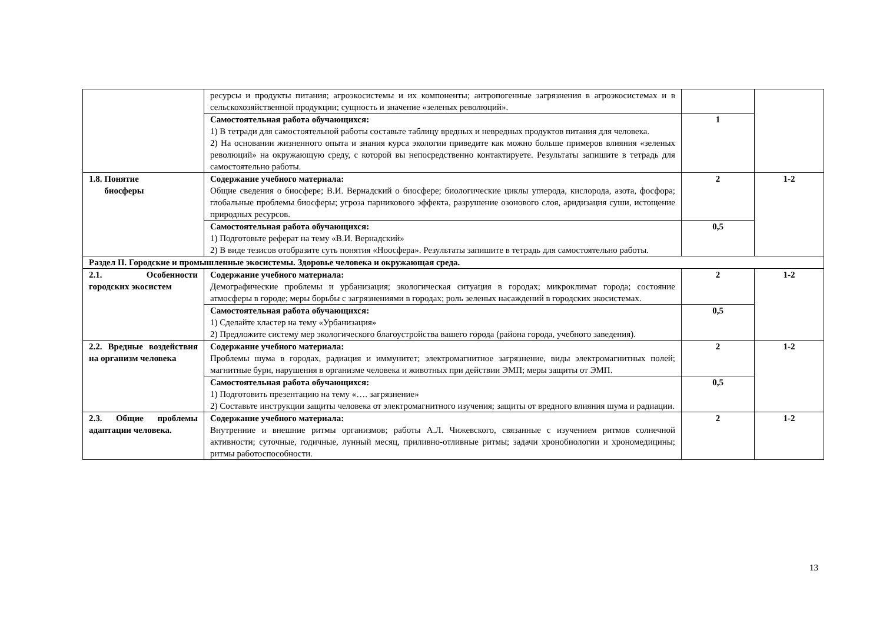| | ресурсы и продукты питания; агроэкосистемы и их компоненты; антропогенные загрязнения в агроэкосистемах и в сельскохозяйственной продукции; сущность и значение «зеленых революций». | | |
| | Самостоятельная работа обучающихся: 1) В тетради для самостоятельной работы составьте таблицу вредных и невредных продуктов питания для человека. 2) На основании жизненного опыта и знания курса экологии приведите как можно больше примеров влияния «зеленых революций» на окружающую среду, с которой вы непосредственно контактируете. Результаты запишите в тетрадь для самостоятельно работы. | 1 | |
| 1.8. Понятие биосферы | Содержание учебного материала: Общие сведения о биосфере; В.И. Вернадский о биосфере; биологические циклы углерода, кислорода, азота, фосфора; глобальные проблемы биосферы; угроза парникового эффекта, разрушение озонового слоя, аридизация суши, истощение природных ресурсов. | 2 | 1-2 |
| | Самостоятельная работа обучающихся: 1) Подготовьте реферат на тему «В.И. Вернадский» 2) В виде тезисов отобразите суть понятия «Ноосфера». Результаты запишите в тетрадь для самостоятельно работы. | 0,5 | |
| Раздел II. Городские и промышленные экосистемы. Здоровье человека и окружающая среда. | | | |
| 2.1. Особенности городских экосистем | Содержание учебного материала: Демографические проблемы и урбанизация; экологическая ситуация в городах; микроклимат города; состояние атмосферы в городе; меры борьбы с загрязнениями в городах; роль зеленых насаждений в городских экосистемах. | 2 | 1-2 |
| | Самостоятельная работа обучающихся: 1) Сделайте кластер на тему «Урбанизация» 2) Предложите систему мер экологического благоустройства вашего города (района города, учебного заведения). | 0,5 | |
| 2.2. Вредные воздействия на организм человека | Содержание учебного материала: Проблемы шума в городах, радиация и иммунитет; электромагнитное загрязнение, виды электромагнитных полей; магнитные бури, нарушения в организме человека и животных при действии ЭМП; меры защиты от ЭМП. | 2 | 1-2 |
| | Самостоятельная работа обучающихся: 1) Подготовить презентацию на тему «…. загрязнение» 2) Составьте инструкции защиты человека от электромагнитного изучения; защиты от вредного влияния шума и радиации. | 0,5 | |
| 2.3. Общие проблемы адаптации человека. | Содержание учебного материала: Внутренние и внешние ритмы организмов; работы А.Л. Чижевского, связанные с изучением ритмов солнечной активности; суточные, годичные, лунный месяц, приливно-отливные ритмы; задачи хронобиологии и хрономедицины; ритмы работоспособности. | 2 | 1-2 |
13